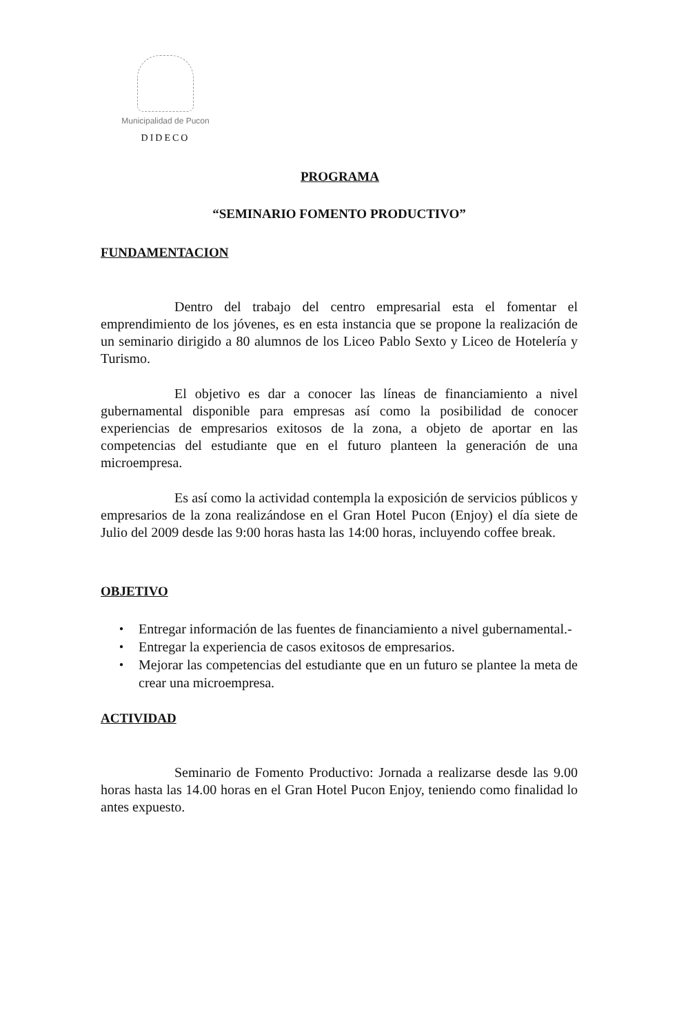Municipalidad de Pucon
DIDECO
PROGRAMA
“SEMINARIO FOMENTO PRODUCTIVO”
FUNDAMENTACION
Dentro del trabajo del centro empresarial esta el fomentar el emprendimiento de los jóvenes, es en esta instancia que se propone la realización de un seminario dirigido a 80 alumnos de los Liceo Pablo Sexto y Liceo de Hotelería y Turismo.
El objetivo es dar a conocer las líneas de financiamiento a nivel gubernamental disponible para empresas así como la posibilidad de conocer experiencias de empresarios exitosos de la zona, a objeto de aportar en las competencias del estudiante que en el futuro planteen la generación de una microempresa.
Es así como la actividad contempla la exposición de servicios públicos y empresarios de la zona realizándose en el Gran Hotel Pucon (Enjoy) el día siete de Julio del 2009 desde las 9:00 horas hasta las 14:00 horas, incluyendo coffee break.
OBJETIVO
● Entregar información de las fuentes de financiamiento a nivel gubernamental.-
● Entregar la experiencia de casos exitosos de empresarios.
● Mejorar las competencias del estudiante que en un futuro se plantee la meta de crear una microempresa.
ACTIVIDAD
Seminario de Fomento Productivo: Jornada a realizarse desde las 9.00 horas hasta las 14.00 horas en el Gran Hotel Pucon Enjoy, teniendo como finalidad lo antes expuesto.